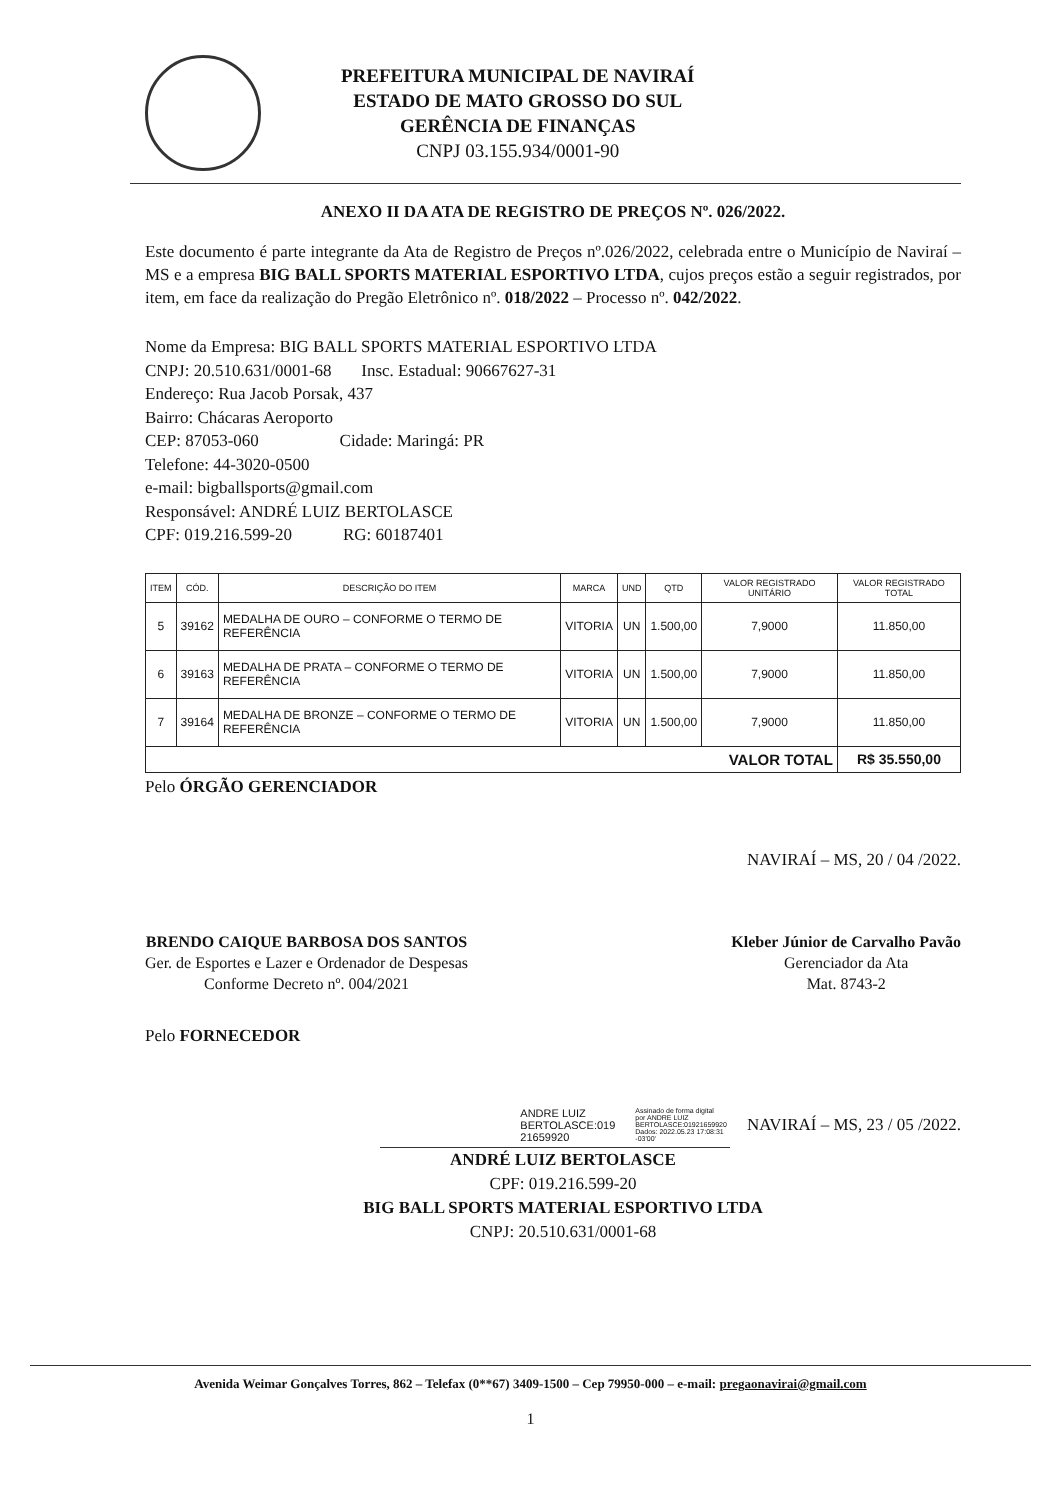PREFEITURA MUNICIPAL DE NAVIRAÍ
ESTADO DE MATO GROSSO DO SUL
GERÊNCIA DE FINANÇAS
CNPJ 03.155.934/0001-90
ANEXO II DA ATA DE REGISTRO DE PREÇOS Nº. 026/2022.
Este documento é parte integrante da Ata de Registro de Preços nº.026/2022, celebrada entre o Município de Naviraí – MS e a empresa BIG BALL SPORTS MATERIAL ESPORTIVO LTDA, cujos preços estão a seguir registrados, por item, em face da realização do Pregão Eletrônico nº. 018/2022 – Processo nº. 042/2022.
Nome da Empresa: BIG BALL SPORTS MATERIAL ESPORTIVO LTDA
CNPJ: 20.510.631/0001-68 Insc. Estadual: 90667627-31
Endereço: Rua Jacob Porsak, 437
Bairro: Chácaras Aeroporto
CEP: 87053-060 Cidade: Maringá: PR
Telefone: 44-3020-0500
e-mail: bigballsports@gmail.com
Responsável: ANDRÉ LUIZ BERTOLASCE
CPF: 019.216.599-20 RG: 60187401
| ITEM | CÓD. | DESCRIÇÃO DO ITEM | MARCA | UND | QTD | VALOR REGISTRADO UNITÁRIO | VALOR REGISTRADO TOTAL |
| --- | --- | --- | --- | --- | --- | --- | --- |
| 5 | 39162 | MEDALHA DE OURO – CONFORME O TERMO DE REFERÊNCIA | VITORIA | UN | 1.500,00 | 7,9000 | 11.850,00 |
| 6 | 39163 | MEDALHA DE PRATA – CONFORME O TERMO DE REFERÊNCIA | VITORIA | UN | 1.500,00 | 7,9000 | 11.850,00 |
| 7 | 39164 | MEDALHA DE BRONZE – CONFORME O TERMO DE REFERÊNCIA | VITORIA | UN | 1.500,00 | 7,9000 | 11.850,00 |
| VALOR TOTAL | | | | | | | R$ 35.550,00 |
Pelo ÓRGÃO GERENCIADOR
NAVIRAÍ – MS, 20 / 04 /2022.
BRENDO CAIQUE BARBOSA DOS SANTOS
Ger. de Esportes e Lazer e Ordenador de Despesas
Conforme Decreto nº. 004/2021
Kleber Júnior de Carvalho Pavão
Gerenciador da Ata
Mat. 8743-2
Pelo FORNECEDOR
ANDRE LUIZ
BERTOLASCE:019
21659920
Assinado de forma digital
por ANDRE LUIZ
BERTOLASCE:01921659920
Dados: 2022.05.23 17:08:31
-03'00'
NAVIRAÍ – MS, 23 / 05 /2022.
ANDRÉ LUIZ BERTOLASCE
CPF: 019.216.599-20
BIG BALL SPORTS MATERIAL ESPORTIVO LTDA
CNPJ: 20.510.631/0001-68
Avenida Weimar Gonçalves Torres, 862 – Telefax (0**67) 3409-1500 – Cep 79950-000 – e-mail: pregaonavirai@gmail.com
1